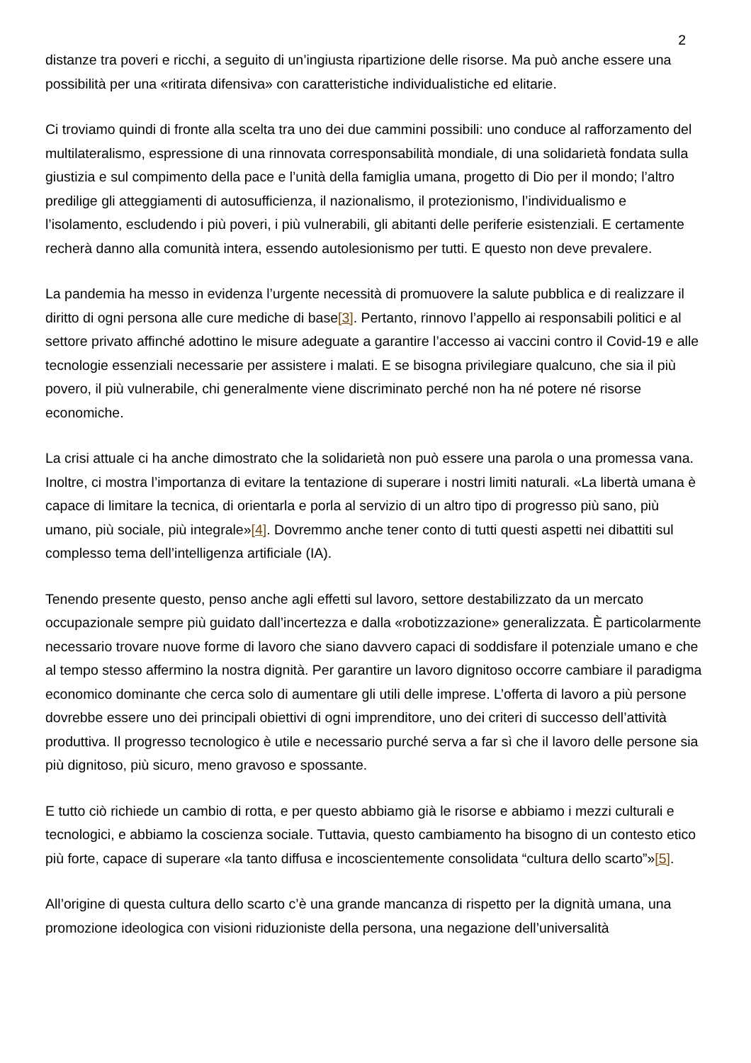2
distanze tra poveri e ricchi, a seguito di un’ingiusta ripartizione delle risorse. Ma può anche essere una possibilità per una «ritirata difensiva» con caratteristiche individualistiche ed elitarie.
Ci troviamo quindi di fronte alla scelta tra uno dei due cammini possibili: uno conduce al rafforzamento del multilateralismo, espressione di una rinnovata corresponsabilità mondiale, di una solidarietà fondata sulla giustizia e sul compimento della pace e l’unità della famiglia umana, progetto di Dio per il mondo; l’altro predilige gli atteggiamenti di autosufficienza, il nazionalismo, il protezionismo, l’individualismo e l’isolamento, escludendo i più poveri, i più vulnerabili, gli abitanti delle periferie esistenziali. E certamente recherà danno alla comunità intera, essendo autolesionismo per tutti. E questo non deve prevalere.
La pandemia ha messo in evidenza l’urgente necessità di promuovere la salute pubblica e di realizzare il diritto di ogni persona alle cure mediche di base[3]. Pertanto, rinnovo l’appello ai responsabili politici e al settore privato affinché adottino le misure adeguate a garantire l’accesso ai vaccini contro il Covid-19 e alle tecnologie essenziali necessarie per assistere i malati. E se bisogna privilegiare qualcuno, che sia il più povero, il più vulnerabile, chi generalmente viene discriminato perché non ha né potere né risorse economiche.
La crisi attuale ci ha anche dimostrato che la solidarietà non può essere una parola o una promessa vana. Inoltre, ci mostra l’importanza di evitare la tentazione di superare i nostri limiti naturali. «La libertà umana è capace di limitare la tecnica, di orientarla e porla al servizio di un altro tipo di progresso più sano, più umano, più sociale, più integrale»[4]. Dovremmo anche tener conto di tutti questi aspetti nei dibattiti sul complesso tema dell’intelligenza artificiale (IA).
Tenendo presente questo, penso anche agli effetti sul lavoro, settore destabilizzato da un mercato occupazionale sempre più guidato dall’incertezza e dalla «robotizzazione» generalizzata. È particolarmente necessario trovare nuove forme di lavoro che siano davvero capaci di soddisfare il potenziale umano e che al tempo stesso affermino la nostra dignità. Per garantire un lavoro dignitoso occorre cambiare il paradigma economico dominante che cerca solo di aumentare gli utili delle imprese. L’offerta di lavoro a più persone dovrebbe essere uno dei principali obiettivi di ogni imprenditore, uno dei criteri di successo dell’attività produttiva. Il progresso tecnologico è utile e necessario purché serva a far sì che il lavoro delle persone sia più dignitoso, più sicuro, meno gravoso e spossante.
E tutto ciò richiede un cambio di rotta, e per questo abbiamo già le risorse e abbiamo i mezzi culturali e tecnologici, e abbiamo la coscienza sociale. Tuttavia, questo cambiamento ha bisogno di un contesto etico più forte, capace di superare «la tanto diffusa e incoscientemente consolidata “cultura dello scarto”»[5].
All’origine di questa cultura dello scarto c’è una grande mancanza di rispetto per la dignità umana, una promozione ideologica con visioni riduzioniste della persona, una negazione dell’universalità